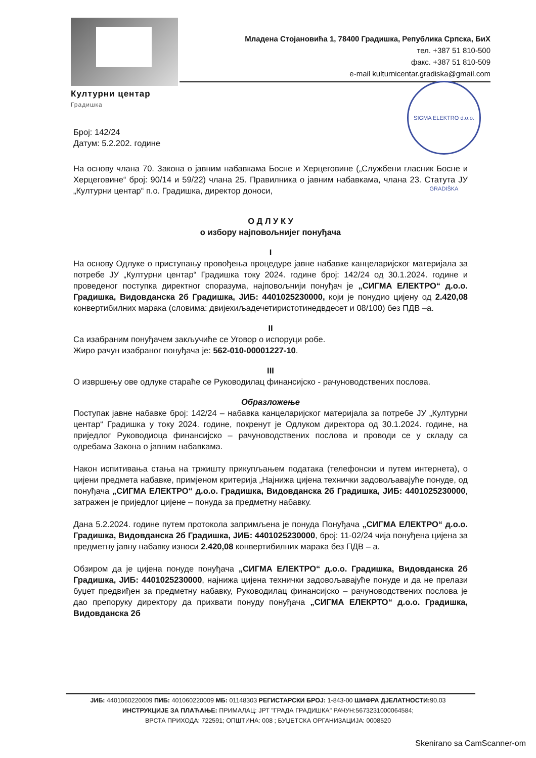Културни центар
Градишка
Младена Стојановића 1, 78400 Градишка, Република Српска, БиХ
тел. +387 51 810-500
факс. +387 51 810-509
e-mail kulturnicentar.gradiska@gmail.com
SIGMA ELEKTRO d.o.o. GRADIŠKA
Број: 142/24
Датум: 5.2.202. године
На основу члана 70. Закона о јавним набавкама Босне и Херцеговине („Службени гласник Босне и Херцеговине“ број: 90/14 и 59/22) члана 25. Правилника о јавним набавкама, члана 23. Статута ЈУ „Културни центар“ п.о. Градишка, директор доноси,
О Д Л У К У
о избору најповољнијег понуђача
I
На основу Одлуке о приступању провођења процедуре јавне набавке канцеларијског материјала за потребе ЈУ „Културни центар“ Градишка току 2024. године број: 142/24 од 30.1.2024. године и проведеног поступка директног споразума, најповољнији понуђач је „СИГМА ЕЛЕКТРО“ д.о.о. Градишка, Видовданска 2б Градишка, ЈИБ: 4401025230000, који је понудио цијену од 2.420,08 конвертибилних марака (словима: двијехиљадечетиристотинедвдесет и 08/100) без ПДВ –а.
II
Са изабраним понуђачем закључиће се Уговор о испоруци робе.
Жиро рачун изабраног понуђача је: 562-010-00001227-10.
III
О извршењу ове одлуке стараће се Руководилац финансијско - рачуноводствених послова.
Образложење
Поступак јавне набавке број: 142/24 – набавка канцеларијског материјала за потребе ЈУ „Културни центар“ Градишка у току 2024. године, покренут је Одлуком директора од 30.1.2024. године, на приједлог Руководиоца финансијско – рачуноводствених послова и проводи се у складу са одребама Закона о јавним набавкама.
Након испитивања стања на тржишту прикупљањем података (телефонски и путем интернета), о цијени предмета набавке, примјеном критерија „Најнижа цијена технички задовољавајуће понуде, од понуђача „СИГМА ЕЛЕКТРО“ д.о.о. Градишка, Видовданска 2б Градишка, ЈИБ: 4401025230000, затражен је приједлог цијене – понуда за предметну набавку.
Дана 5.2.2024. године путем протокола запримљена је понуда Понуђача „СИГМА ЕЛЕКТРО“ д.о.о. Градишка, Видовданска 2б Градишка, ЈИБ: 4401025230000, број: 11-02/24 чија понуђена цијена за предметну јавну набавку износи 2.420,08 конвертибилних марака без ПДВ – а.
Обзиром да је цијена понуде понуђача „СИГМА ЕЛЕКТРО“ д.о.о. Градишка, Видовданска 2б Градишка, ЈИБ: 4401025230000, најнижа цијена технички задовољавајуће понуде и да не прелази буџет предвиђен за предметну набавку, Руководилац финансијско – рачуноводствених послова је дао препоруку директору да прихвати понуду понуђача „СИГМА ЕЛЕКРТО“ д.о.о. Градишка, Видовданска 2б
ЈИБ: 4401060220009 ПИБ: 401060220009 МБ: 01148303 РЕГИСТАРСКИ БРОЈ: 1-843-00 ШИФРА ДЈЕЛАТНОСТИ: 90.03
ИНСТРУКЦИЈЕ ЗА ПЛАЋАЊЕ: ПРИМАЛАЦ: ЈРТ "ГРАДА ГРАДИШКА" РАЧУН:5673231000064584;
ВРСТА ПРИХОДА: 722591; ОПШТИНА: 008 ; БУЏЕТСКА ОРГАНИЗАЦИЈА: 0008520
Skenirano sa CamScanner-om